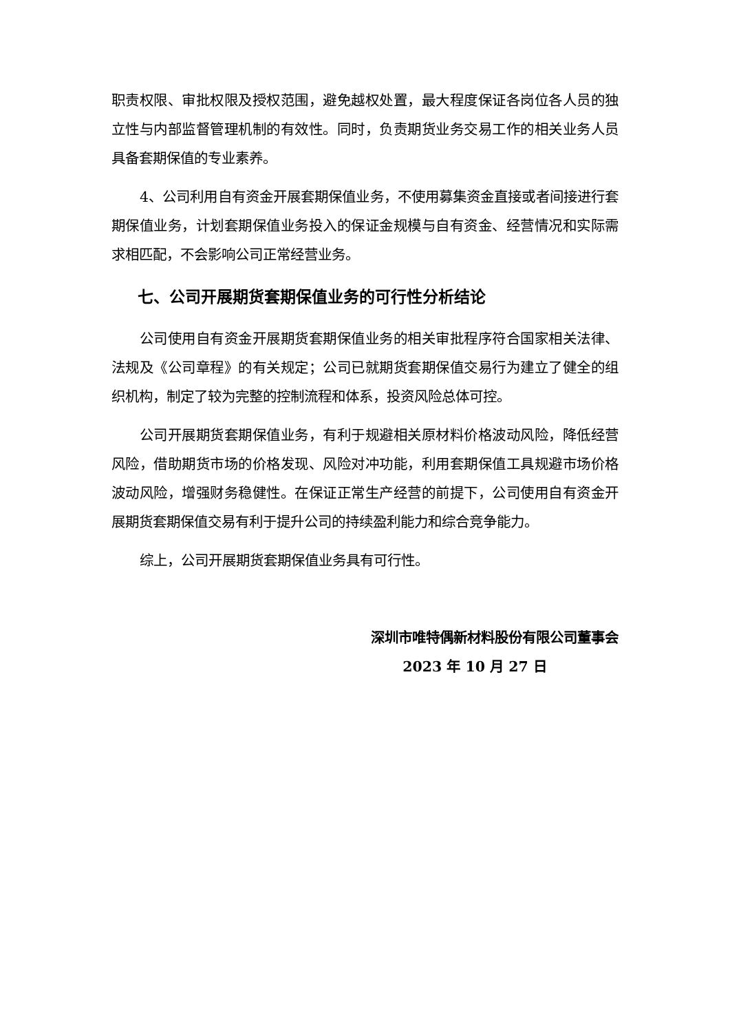职责权限、审批权限及授权范围，避免越权处置，最大程度保证各岗位各人员的独立性与内部监督管理机制的有效性。同时，负责期货业务交易工作的相关业务人员具备套期保值的专业素养。
4、公司利用自有资金开展套期保值业务，不使用募集资金直接或者间接进行套期保值业务，计划套期保值业务投入的保证金规模与自有资金、经营情况和实际需求相匹配，不会影响公司正常经营业务。
七、公司开展期货套期保值业务的可行性分析结论
公司使用自有资金开展期货套期保值业务的相关审批程序符合国家相关法律、法规及《公司章程》的有关规定；公司已就期货套期保值交易行为建立了健全的组织机构，制定了较为完整的控制流程和体系，投资风险总体可控。
公司开展期货套期保值业务，有利于规避相关原材料价格波动风险，降低经营风险，借助期货市场的价格发现、风险对冲功能，利用套期保值工具规避市场价格波动风险，增强财务稳健性。在保证正常生产经营的前提下，公司使用自有资金开展期货套期保值交易有利于提升公司的持续盈利能力和综合竞争能力。
综上，公司开展期货套期保值业务具有可行性。
深圳市唯特偶新材料股份有限公司董事会
2023 年 10 月 27 日